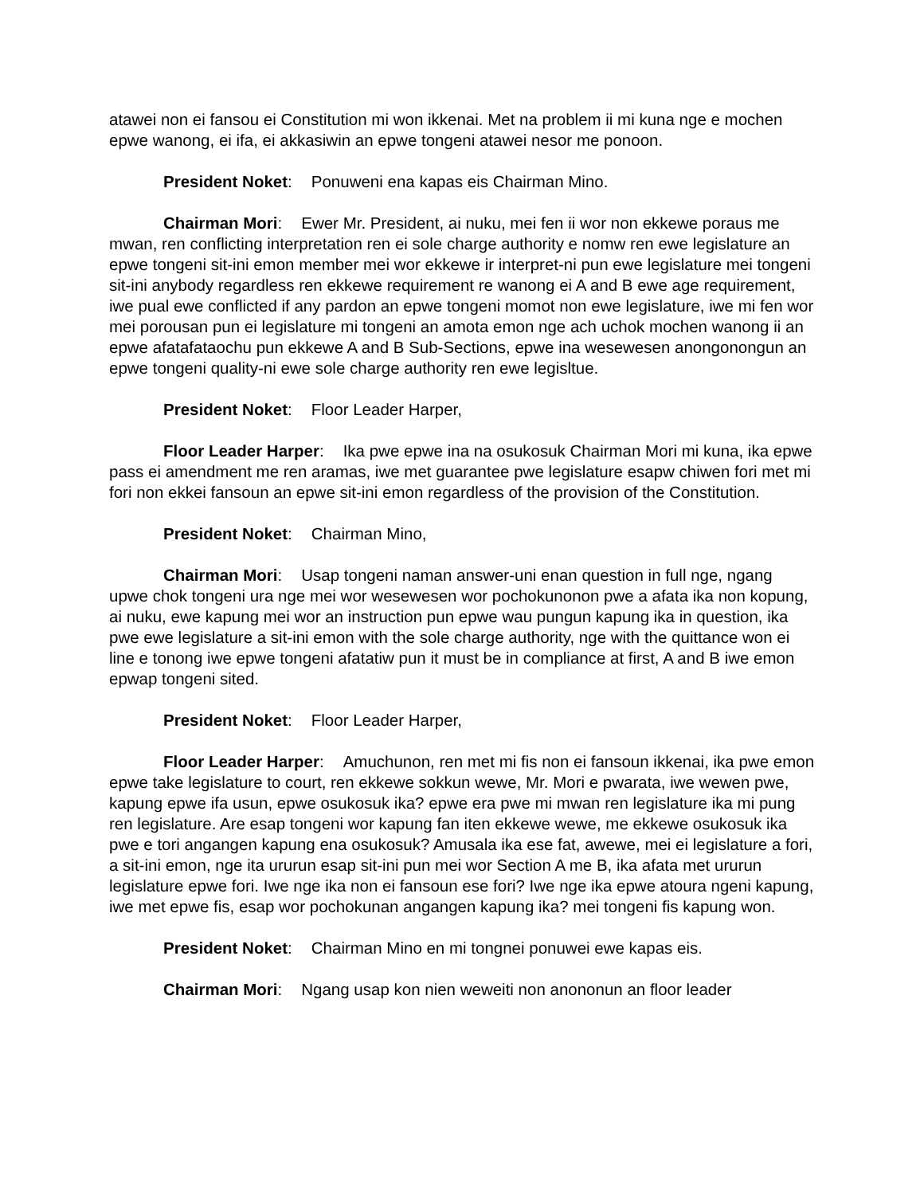atawei non ei fansou ei Constitution mi won ikkenai. Met na problem ii mi kuna nge e mochen epwe wanong, ei ifa, ei akkasiwin an epwe tongeni atawei nesor me ponoon.
President Noket: Ponuweni ena kapas eis Chairman Mino.
Chairman Mori: Ewer Mr. President, ai nuku, mei fen ii wor non ekkewe poraus me mwan, ren conflicting interpretation ren ei sole charge authority e nomw ren ewe legislature an epwe tongeni sit-ini emon member mei wor ekkewe ir interpret-ni pun ewe legislature mei tongeni sit-ini anybody regardless ren ekkewe requirement re wanong ei A and B ewe age requirement, iwe pual ewe conflicted if any pardon an epwe tongeni momot non ewe legislature, iwe mi fen wor mei porousan pun ei legislature mi tongeni an amota emon nge ach uchok mochen wanong ii an epwe afatafataochu pun ekkewe A and B Sub-Sections, epwe ina wesewesen anongonongun an epwe tongeni quality-ni ewe sole charge authority ren ewe legisltue.
President Noket: Floor Leader Harper,
Floor Leader Harper: Ika pwe epwe ina na osukosuk Chairman Mori mi kuna, ika epwe pass ei amendment me ren aramas, iwe met guarantee pwe legislature esapw chiwen fori met mi fori non ekkei fansoun an epwe sit-ini emon regardless of the provision of the Constitution.
President Noket: Chairman Mino,
Chairman Mori: Usap tongeni naman answer-uni enan question in full nge, ngang upwe chok tongeni ura nge mei wor wesewesen wor pochokunonon pwe a afata ika non kopung, ai nuku, ewe kapung mei wor an instruction pun epwe wau pungun kapung ika in question, ika pwe ewe legislature a sit-ini emon with the sole charge authority, nge with the quittance won ei line e tonong iwe epwe tongeni afatatiw pun it must be in compliance at first, A and B iwe emon epwap tongeni sited.
President Noket: Floor Leader Harper,
Floor Leader Harper: Amuchunon, ren met mi fis non ei fansoun ikkenai, ika pwe emon epwe take legislature to court, ren ekkewe sokkun wewe, Mr. Mori e pwarata, iwe wewen pwe, kapung epwe ifa usun, epwe osukosuk ika? epwe era pwe mi mwan ren legislature ika mi pung ren legislature. Are esap tongeni wor kapung fan iten ekkewe wewe, me ekkewe osukosuk ika pwe e tori angangen kapung ena osukosuk? Amusala ika ese fat, awewe, mei ei legislature a fori, a sit-ini emon, nge ita ururun esap sit-ini pun mei wor Section A me B, ika afata met ururun legislature epwe fori. Iwe nge ika non ei fansoun ese fori? Iwe nge ika epwe atoura ngeni kapung, iwe met epwe fis, esap wor pochokunan angangen kapung ika? mei tongeni fis kapung won.
President Noket: Chairman Mino en mi tongnei ponuwei ewe kapas eis.
Chairman Mori: Ngang usap kon nien weweiti non anononun an floor leader